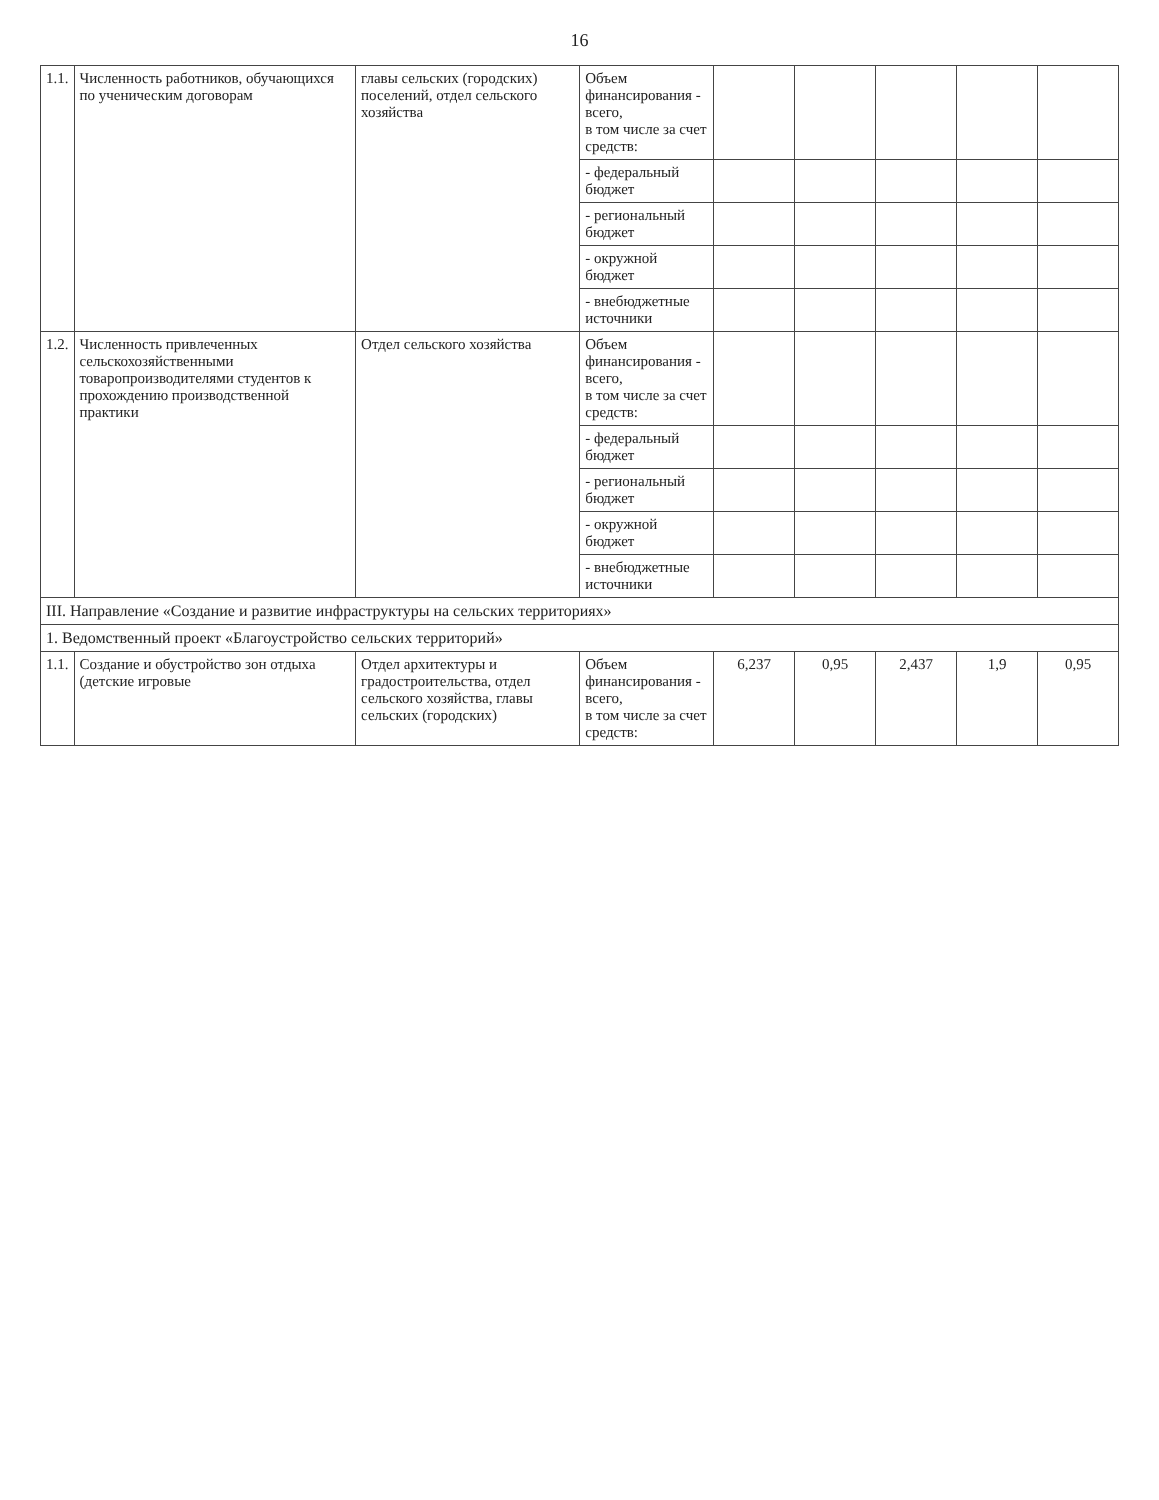16
| 1.1. | Численность работников, обучающихся по ученическим договорам | главы сельских (городских) поселений, отдел сельского хозяйства | Объем финансирования - всего, в том числе за счет средств: | | | | | |
| | | | - федеральный бюджет | | | | | |
| | | | - региональный бюджет | | | | | |
| | | | - окружной бюджет | | | | | |
| | | | - внебюджетные источники | | | | | |
| 1.2. | Численность привлеченных сельскохозяйственными товаропроизводителями студентов к прохождению производственной практики | Отдел сельского хозяйства | Объем финансирования - всего, в том числе за счет средств: | | | | | |
| | | | - федеральный бюджет | | | | | |
| | | | - региональный бюджет | | | | | |
| | | | - окружной бюджет | | | | | |
| | | | - внебюджетные источники | | | | | |
| III. Направление «Создание и развитие инфраструктуры на сельских территориях» | | | | | | | | |
| 1. Ведомственный проект «Благоустройство сельских территорий» | | | | | | | | |
| 1.1. | Создание и обустройство зон отдыха (детские игровые | Отдел архитектуры и градостроительства, отдел сельского хозяйства, главы сельских (городских) | Объем финансирования - всего, в том числе за счет средств: | 6,237 | 0,95 | 2,437 | 1,9 | 0,95 |